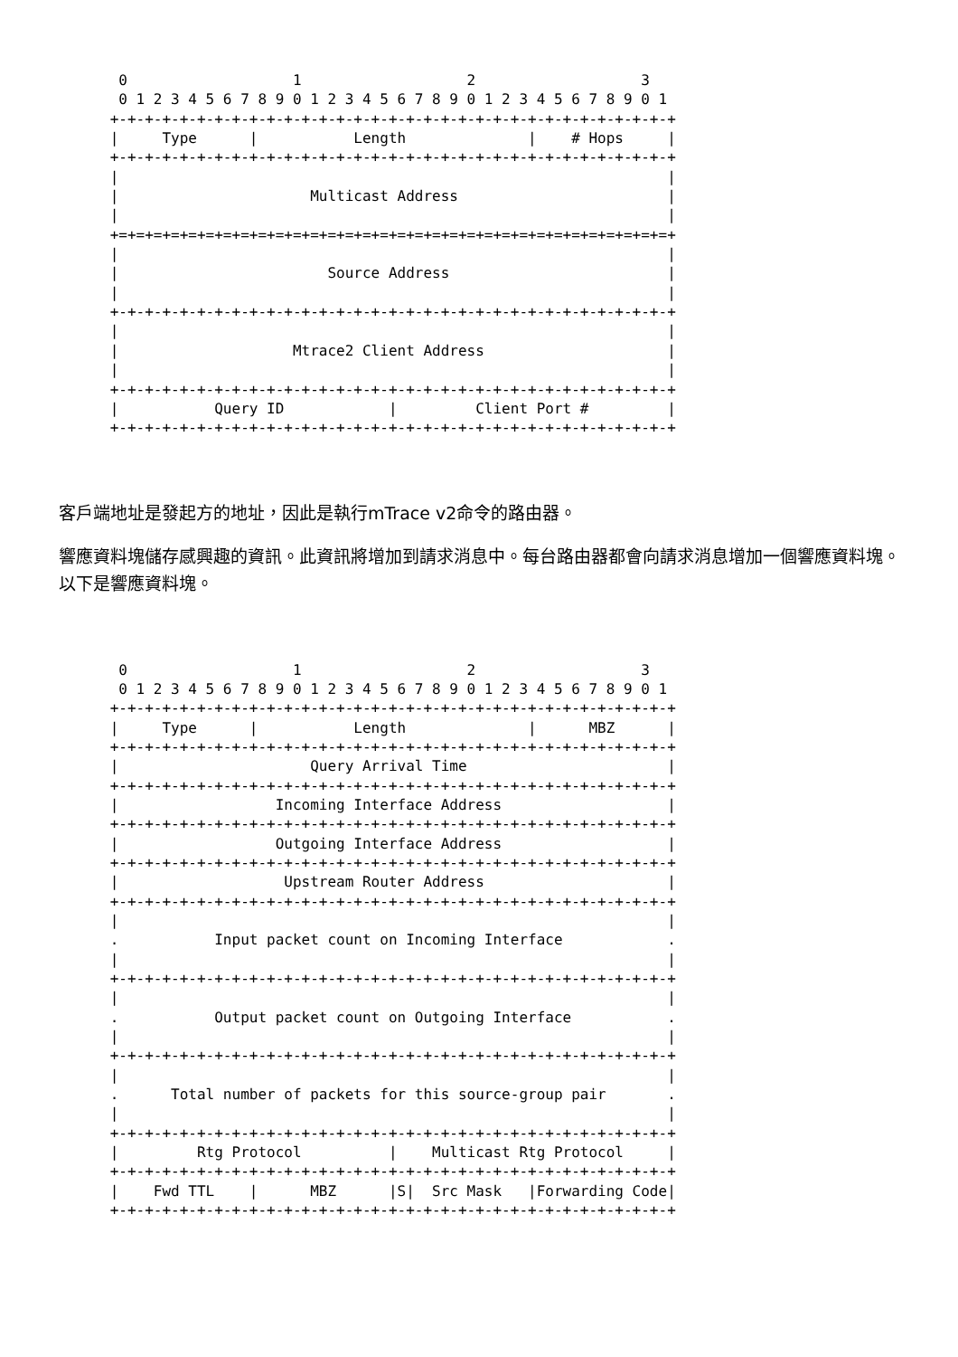0                   1                   2                   3
  0 1 2 3 4 5 6 7 8 9 0 1 2 3 4 5 6 7 8 9 0 1 2 3 4 5 6 7 8 9 0 1
 +-+-+-+-+-+-+-+-+-+-+-+-+-+-+-+-+-+-+-+-+-+-+-+-+-+-+-+-+-+-+-+-+
 |     Type      |           Length              |    # Hops     |
 +-+-+-+-+-+-+-+-+-+-+-+-+-+-+-+-+-+-+-+-+-+-+-+-+-+-+-+-+-+-+-+-+
 |                                                               |
 |                      Multicast Address                        |
 |                                                               |
 +=+=+=+=+=+=+=+=+=+=+=+=+=+=+=+=+=+=+=+=+=+=+=+=+=+=+=+=+=+=+=+=+
 |                                                               |
 |                        Source Address                         |
 |                                                               |
 +-+-+-+-+-+-+-+-+-+-+-+-+-+-+-+-+-+-+-+-+-+-+-+-+-+-+-+-+-+-+-+-+
 |                                                               |
 |                    Mtrace2 Client Address                     |
 |                                                               |
 +-+-+-+-+-+-+-+-+-+-+-+-+-+-+-+-+-+-+-+-+-+-+-+-+-+-+-+-+-+-+-+-+
 |           Query ID            |         Client Port #         |
 +-+-+-+-+-+-+-+-+-+-+-+-+-+-+-+-+-+-+-+-+-+-+-+-+-+-+-+-+-+-+-+-+
客戶端地址是發起方的地址，因此是執行mTrace v2命令的路由器。
響應資料塊儲存感興趣的資訊。此資訊將增加到請求消息中。每台路由器都會向請求消息增加一個響應資料塊。以下是響應資料塊。
  0                   1                   2                   3
  0 1 2 3 4 5 6 7 8 9 0 1 2 3 4 5 6 7 8 9 0 1 2 3 4 5 6 7 8 9 0 1
 +-+-+-+-+-+-+-+-+-+-+-+-+-+-+-+-+-+-+-+-+-+-+-+-+-+-+-+-+-+-+-+-+
 |     Type      |           Length              |      MBZ      |
 +-+-+-+-+-+-+-+-+-+-+-+-+-+-+-+-+-+-+-+-+-+-+-+-+-+-+-+-+-+-+-+-+
 |                      Query Arrival Time                       |
 +-+-+-+-+-+-+-+-+-+-+-+-+-+-+-+-+-+-+-+-+-+-+-+-+-+-+-+-+-+-+-+-+
 |                  Incoming Interface Address                   |
 +-+-+-+-+-+-+-+-+-+-+-+-+-+-+-+-+-+-+-+-+-+-+-+-+-+-+-+-+-+-+-+-+
 |                  Outgoing Interface Address                   |
 +-+-+-+-+-+-+-+-+-+-+-+-+-+-+-+-+-+-+-+-+-+-+-+-+-+-+-+-+-+-+-+-+
 |                   Upstream Router Address                     |
 +-+-+-+-+-+-+-+-+-+-+-+-+-+-+-+-+-+-+-+-+-+-+-+-+-+-+-+-+-+-+-+-+
 |                                                               |
 .           Input packet count on Incoming Interface            .
 |                                                               |
 +-+-+-+-+-+-+-+-+-+-+-+-+-+-+-+-+-+-+-+-+-+-+-+-+-+-+-+-+-+-+-+-+
 |                                                               |
 .           Output packet count on Outgoing Interface           .
 |                                                               |
 +-+-+-+-+-+-+-+-+-+-+-+-+-+-+-+-+-+-+-+-+-+-+-+-+-+-+-+-+-+-+-+-+
 |                                                               |
 .      Total number of packets for this source-group pair       .
 |                                                               |
 +-+-+-+-+-+-+-+-+-+-+-+-+-+-+-+-+-+-+-+-+-+-+-+-+-+-+-+-+-+-+-+-+
 |         Rtg Protocol          |    Multicast Rtg Protocol     |
 +-+-+-+-+-+-+-+-+-+-+-+-+-+-+-+-+-+-+-+-+-+-+-+-+-+-+-+-+-+-+-+-+
 |    Fwd TTL    |      MBZ      |S|  Src Mask   |Forwarding Code|
 +-+-+-+-+-+-+-+-+-+-+-+-+-+-+-+-+-+-+-+-+-+-+-+-+-+-+-+-+-+-+-+-+